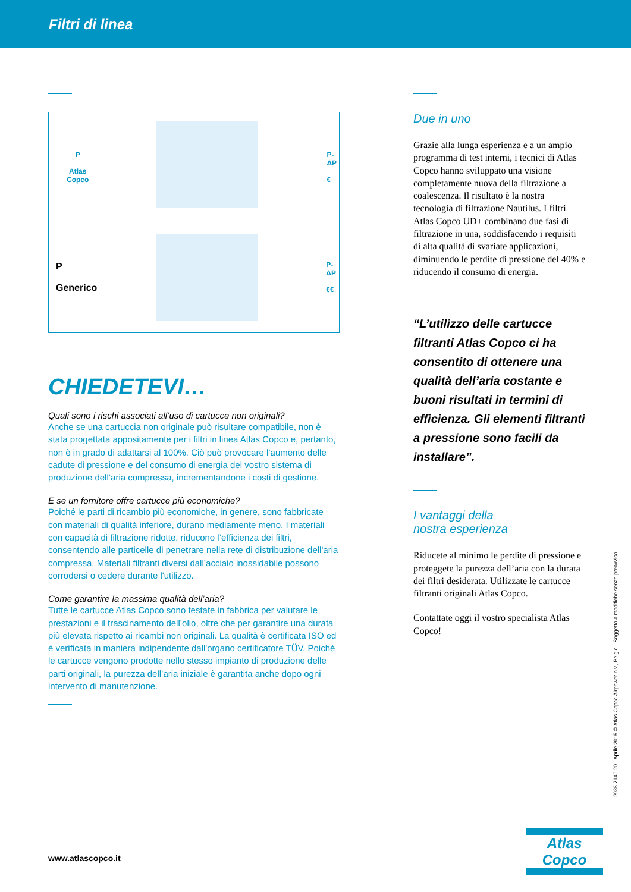Filtri di linea
P
Atlas Copco
P-ΔP
€
P
Generico
P- ΔP
€€
CHIEDETEVI…
Quali sono i rischi associati all’uso di cartucce non originali?
Anche se una cartuccia non originale può risultare compatibile, non è stata progettata appositamente per i filtri in linea Atlas Copco e, pertanto, non è in grado di adattarsi al 100%. Ciò può provocare l’aumento delle cadute di pressione e del consumo di energia del vostro sistema di produzione dell’aria compressa, incrementandone i costi di gestione.
E se un fornitore offre cartucce più economiche?
Poiché le parti di ricambio più economiche, in genere, sono fabbricate con materiali di qualità inferiore, durano mediamente meno. I materiali con capacità di filtrazione ridotte, riducono l’efficienza dei filtri, consentendo alle particelle di penetrare nella rete di distribuzione dell'aria compressa. Materiali filtranti diversi dall’acciaio inossidabile possono corrodersi o cedere durante l'utilizzo.
Come garantire la massima qualità dell’aria?
Tutte le cartucce Atlas Copco sono testate in fabbrica per valutare le prestazioni e il trascinamento dell’olio, oltre che per garantire una durata più elevata rispetto ai ricambi non originali. La qualità è certificata ISO ed è verificata in maniera indipendente dall'organo certificatore TÜV. Poiché le cartucce vengono prodotte nello stesso impianto di produzione delle parti originali, la purezza dell’aria iniziale è garantita anche dopo ogni intervento di manutenzione.
Due in uno
Grazie alla lunga esperienza e a un ampio programma di test interni, i tecnici di Atlas Copco hanno sviluppato una visione completamente nuova della filtrazione a coalescenza. Il risultato è la nostra tecnologia di filtrazione Nautilus. I filtri Atlas Copco UD+ combinano due fasi di filtrazione in una, soddisfacendo i requisiti di alta qualità di svariate applicazioni, diminuendo le perdite di pressione del 40% e riducendo il consumo di energia.
“L’utilizzo delle cartucce filtranti Atlas Copco ci ha consentito di ottenere una qualità dell’aria costante e buoni risultati in termini di efficienza. Gli elementi filtranti a pressione sono facili da installare”.
I vantaggi della
nostra esperienza
Riducete al minimo le perdite di pressione e proteggete la purezza dell’aria con la durata dei filtri desiderata. Utilizzate le cartucce filtranti originali Atlas Copco.
Contattate oggi il vostro specialista Atlas Copco!
2935 7149 20 - Aprile 2015 © Atlas Copco Airpower n.v., Belgio - Soggetto a modifiche senza preavviso.
www.atlascopco.it
Atlas Copco